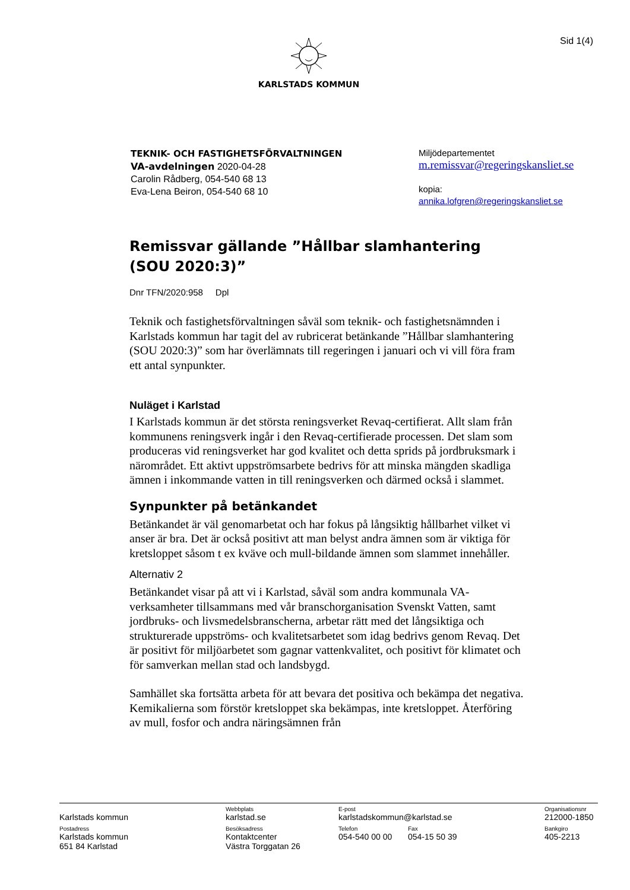Sid 1(4) KARLSTADS KOMMUN
TEKNIK- OCH FASTIGHETSFÖRVALTNINGEN
VA-avdelningen 2020-04-28
Carolin Rådberg, 054-540 68 13
Eva-Lena Beiron, 054-540 68 10
Miljödepartementet
m.remissvar@regeringskansliet.se
kopia:
annika.lofgren@regeringskansliet.se
Remissvar gällande ”Hållbar slamhantering (SOU 2020:3)”
Dnr TFN/2020:958 Dpl
Teknik och fastighetsförvaltningen såväl som teknik- och fastighetsnämnden i Karlstads kommun har tagit del av rubricerat betänkande ”Hållbar slamhantering (SOU 2020:3)” som har överlämnats till regeringen i januari och vi vill föra fram ett antal synpunkter.
Nuläget i Karlstad
I Karlstads kommun är det största reningsverket Revaq-certifierat. Allt slam från kommunens reningsverk ingår i den Revaq-certifierade processen. Det slam som produceras vid reningsverket har god kvalitet och detta sprids på jordbruksmark i närområdet. Ett aktivt uppströmsarbete bedrivs för att minska mängden skadliga ämnen i inkommande vatten in till reningsverken och därmed också i slammet.
Synpunkter på betänkandet
Betänkandet är väl genomarbetat och har fokus på långsiktig hållbarhet vilket vi anser är bra. Det är också positivt att man belyst andra ämnen som är viktiga för kretsloppet såsom t ex kväve och mull-bildande ämnen som slammet innehåller.
Alternativ 2
Betänkandet visar på att vi i Karlstad, såväl som andra kommunala VA-verksamheter tillsammans med vår branschorganisation Svenskt Vatten, samt jordbruks- och livsmedelsbranscherna, arbetar rätt med det långsiktiga och strukturerade uppströms- och kvalitetsarbetet som idag bedrivs genom Revaq. Det är positivt för miljöarbetet som gagnar vattenkvalitet, och positivt för klimatet och för samverkan mellan stad och landsbygd.
Samhället ska fortsätta arbeta för att bevara det positiva och bekämpa det negativa. Kemikalierna som förstör kretsloppet ska bekämpas, inte kretsloppet. Återföring av mull, fosfor och andra näringsämnen från
| Karlstads kommun | Webbplats karlstad.se | E-post karlstadskommun@karlstad.se | | Organisationsnr 212000-1850 |
| Postadress Karlstads kommun 651 84 Karlstad | Besöksadress Kontaktcenter Västra Torggatan 26 | Telefon 054-540 00 00 | Fax 054-15 50 39 | Bankgiro 405-2213 |